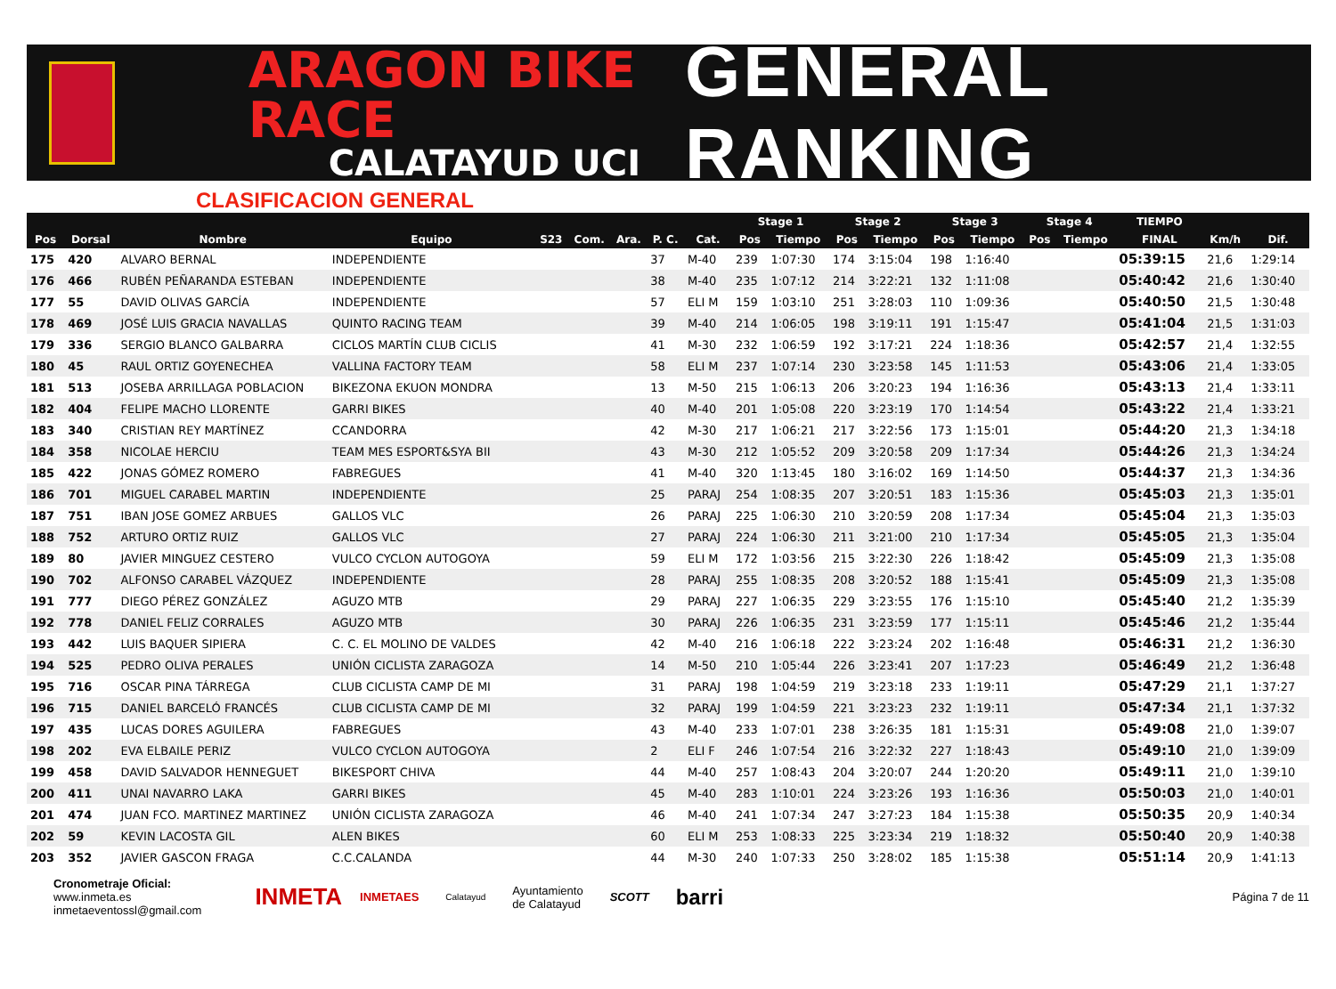ARAGON BIKE RACE
CALATAYUD UCI
GENERAL RANKING
CLASIFICACION GENERAL
| | | | | | | | | | Stage 1 | | Stage 2 | | Stage 3 | | Stage 4 | | TIEMPO | | |
| --- | --- | --- | --- | --- | --- | --- | --- | --- | --- | --- | --- | --- | --- | --- | --- | --- | --- | --- | --- |
| Pos | Dorsal | Nombre | Equipo | S23 | Com. | Ara. | P. C. | Cat. | Pos | Tiempo | Pos | Tiempo | Pos | Tiempo | Pos | Tiempo | FINAL | Km/h | Dif. |
| 175 | 420 | ALVARO BERNAL | INDEPENDIENTE | | | | 37 | M-40 | 239 | 1:07:30 | 174 | 3:15:04 | 198 | 1:16:40 | | | 05:39:15 | 21,6 | 1:29:14 |
| 176 | 466 | RUBÉN PEÑARANDA ESTEBAN | INDEPENDIENTE | | | | 38 | M-40 | 235 | 1:07:12 | 214 | 3:22:21 | 132 | 1:11:08 | | | 05:40:42 | 21,6 | 1:30:40 |
| 177 | 55 | DAVID OLIVAS GARCÍA | INDEPENDIENTE | | | | 57 | ELI M | 159 | 1:03:10 | 251 | 3:28:03 | 110 | 1:09:36 | | | 05:40:50 | 21,5 | 1:30:48 |
| 178 | 469 | JOSÉ LUIS GRACIA NAVALLAS | QUINTO RACING TEAM | | | | 39 | M-40 | 214 | 1:06:05 | 198 | 3:19:11 | 191 | 1:15:47 | | | 05:41:04 | 21,5 | 1:31:03 |
| 179 | 336 | SERGIO BLANCO GALBARRA | CICLOS MARTÍN CLUB CICLIS | | | | 41 | M-30 | 232 | 1:06:59 | 192 | 3:17:21 | 224 | 1:18:36 | | | 05:42:57 | 21,4 | 1:32:55 |
| 180 | 45 | RAUL ORTIZ GOYENECHEA | VALLINA FACTORY TEAM | | | | 58 | ELI M | 237 | 1:07:14 | 230 | 3:23:58 | 145 | 1:11:53 | | | 05:43:06 | 21,4 | 1:33:05 |
| 181 | 513 | JOSEBA ARRILLAGA POBLACION | BIKEZONA EKUON MONDRA | | | | 13 | M-50 | 215 | 1:06:13 | 206 | 3:20:23 | 194 | 1:16:36 | | | 05:43:13 | 21,4 | 1:33:11 |
| 182 | 404 | FELIPE MACHO LLORENTE | GARRI BIKES | | | | 40 | M-40 | 201 | 1:05:08 | 220 | 3:23:19 | 170 | 1:14:54 | | | 05:43:22 | 21,4 | 1:33:21 |
| 183 | 340 | CRISTIAN REY MARTÍNEZ | CCANDORRA | | | | 42 | M-30 | 217 | 1:06:21 | 217 | 3:22:56 | 173 | 1:15:01 | | | 05:44:20 | 21,3 | 1:34:18 |
| 184 | 358 | NICOLAE HERCIU | TEAM MES ESPORT&SYA BII | | | | 43 | M-30 | 212 | 1:05:52 | 209 | 3:20:58 | 209 | 1:17:34 | | | 05:44:26 | 21,3 | 1:34:24 |
| 185 | 422 | JONAS GÓMEZ ROMERO | FABREGUES | | | | 41 | M-40 | 320 | 1:13:45 | 180 | 3:16:02 | 169 | 1:14:50 | | | 05:44:37 | 21,3 | 1:34:36 |
| 186 | 701 | MIGUEL CARABEL MARTIN | INDEPENDIENTE | | | | 25 | PARAJ | 254 | 1:08:35 | 207 | 3:20:51 | 183 | 1:15:36 | | | 05:45:03 | 21,3 | 1:35:01 |
| 187 | 751 | IBAN JOSE GOMEZ ARBUES | GALLOS VLC | | | | 26 | PARAJ | 225 | 1:06:30 | 210 | 3:20:59 | 208 | 1:17:34 | | | 05:45:04 | 21,3 | 1:35:03 |
| 188 | 752 | ARTURO ORTIZ RUIZ | GALLOS VLC | | | | 27 | PARAJ | 224 | 1:06:30 | 211 | 3:21:00 | 210 | 1:17:34 | | | 05:45:05 | 21,3 | 1:35:04 |
| 189 | 80 | JAVIER MINGUEZ CESTERO | VULCO CYCLON AUTOGOYA | | | | 59 | ELI M | 172 | 1:03:56 | 215 | 3:22:30 | 226 | 1:18:42 | | | 05:45:09 | 21,3 | 1:35:08 |
| 190 | 702 | ALFONSO CARABEL VÁZQUEZ | INDEPENDIENTE | | | | 28 | PARAJ | 255 | 1:08:35 | 208 | 3:20:52 | 188 | 1:15:41 | | | 05:45:09 | 21,3 | 1:35:08 |
| 191 | 777 | DIEGO PÉREZ GONZÁLEZ | AGUZO MTB | | | | 29 | PARAJ | 227 | 1:06:35 | 229 | 3:23:55 | 176 | 1:15:10 | | | 05:45:40 | 21,2 | 1:35:39 |
| 192 | 778 | DANIEL FELIZ CORRALES | AGUZO MTB | | | | 30 | PARAJ | 226 | 1:06:35 | 231 | 3:23:59 | 177 | 1:15:11 | | | 05:45:46 | 21,2 | 1:35:44 |
| 193 | 442 | LUIS BAQUER SIPIERA | C. C. EL MOLINO DE VALDES | | | | 42 | M-40 | 216 | 1:06:18 | 222 | 3:23:24 | 202 | 1:16:48 | | | 05:46:31 | 21,2 | 1:36:30 |
| 194 | 525 | PEDRO OLIVA PERALES | UNIÓN CICLISTA ZARAGOZA | | | | 14 | M-50 | 210 | 1:05:44 | 226 | 3:23:41 | 207 | 1:17:23 | | | 05:46:49 | 21,2 | 1:36:48 |
| 195 | 716 | OSCAR PINA TÁRREGA | CLUB CICLISTA CAMP DE MI | | | | 31 | PARAJ | 198 | 1:04:59 | 219 | 3:23:18 | 233 | 1:19:11 | | | 05:47:29 | 21,1 | 1:37:27 |
| 196 | 715 | DANIEL BARCELÓ FRANCÉS | CLUB CICLISTA CAMP DE MI | | | | 32 | PARAJ | 199 | 1:04:59 | 221 | 3:23:23 | 232 | 1:19:11 | | | 05:47:34 | 21,1 | 1:37:32 |
| 197 | 435 | LUCAS DORES AGUILERA | FABREGUES | | | | 43 | M-40 | 233 | 1:07:01 | 238 | 3:26:35 | 181 | 1:15:31 | | | 05:49:08 | 21,0 | 1:39:07 |
| 198 | 202 | EVA ELBAILE PERIZ | VULCO CYCLON AUTOGOYA | | | | 2 | ELI F | 246 | 1:07:54 | 216 | 3:22:32 | 227 | 1:18:43 | | | 05:49:10 | 21,0 | 1:39:09 |
| 199 | 458 | DAVID SALVADOR HENNEGUET | BIKESPORT CHIVA | | | | 44 | M-40 | 257 | 1:08:43 | 204 | 3:20:07 | 244 | 1:20:20 | | | 05:49:11 | 21,0 | 1:39:10 |
| 200 | 411 | UNAI NAVARRO LAKA | GARRI BIKES | | | | 45 | M-40 | 283 | 1:10:01 | 224 | 3:23:26 | 193 | 1:16:36 | | | 05:50:03 | 21,0 | 1:40:01 |
| 201 | 474 | JUAN FCO. MARTINEZ MARTINEZ | UNIÓN CICLISTA ZARAGOZA | | | | 46 | M-40 | 241 | 1:07:34 | 247 | 3:27:23 | 184 | 1:15:38 | | | 05:50:35 | 20,9 | 1:40:34 |
| 202 | 59 | KEVIN LACOSTA GIL | ALEN BIKES | | | | 60 | ELI M | 253 | 1:08:33 | 225 | 3:23:34 | 219 | 1:18:32 | | | 05:50:40 | 20,9 | 1:40:38 |
| 203 | 352 | JAVIER GASCON FRAGA | C.C.CALANDA | | | | 44 | M-30 | 240 | 1:07:33 | 250 | 3:28:02 | 185 | 1:15:38 | | | 05:51:14 | 20,9 | 1:41:13 |
Cronometraje Oficial:
www.inmeta.es
inmetaeventossl@gmail.com
INMETA
INMETAES
Calatayud
Ayuntamiento
de Calatayud
SCOTT
barri
Página 7 de 11